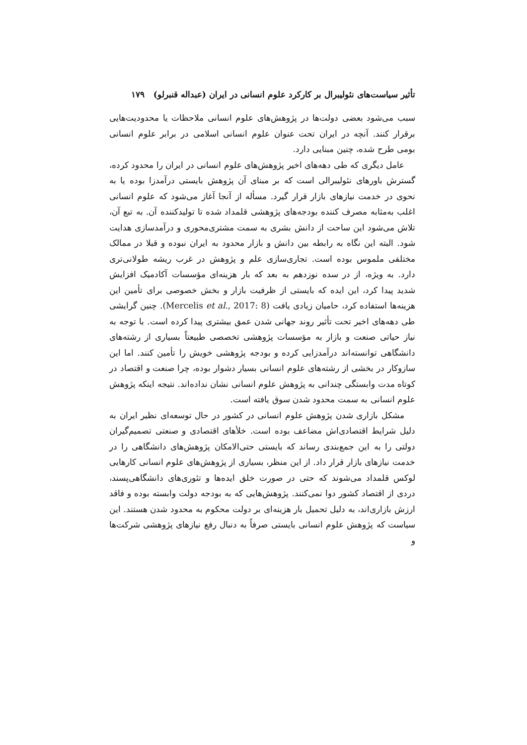تأثیر سیاست‌های نئولیبرال بر کارکرد علوم انسانی در ایران (عبداله قنبرلو) ۱۷۹
سبب می‌شود بعضی دولت‌ها در پژوهش‌های علوم انسانی ملاحظات یا محدودیت‌هایی برقرار کنند. آنچه در ایران تحت عنوان علوم انسانی اسلامی در برابر علوم انسانی بومی طرح شده، چنین مبنایی دارد.
عامل دیگری که طی دهه‌های اخیر پژوهش‌های علوم انسانی در ایران را محدود کرده، گسترش باورهای نئولیبرالی است که بر مبنای آن پژوهش بایستی درآمدزا بوده یا به نحوی در خدمت نیازهای بازار قرار گیرد. مسأله از آنجا آغاز می‌شود که علوم انسانی اغلب به‌مثابه مصرف کننده بودجه‌های پژوهشی قلمداد شده تا تولیدکننده آن. به تبع آن، تلاش می‌شود این ساحت از دانش بشری به سمت مشتری‌محوری و درآمدسازی هدایت شود. البته این نگاه به رابطه بین دانش و بازار محدود به ایران نبوده و قبلا در ممالک مختلفی ملموس بوده است. تجاری‌سازی علم و پژوهش در غرب ریشه طولانی‌تری دارد. به ویژه، از در سده نوزدهم به بعد که بار هزینه‌ای مؤسسات آکادمیک افزایش شدید پیدا کرد، این ایده که بایستی از ظرفیت بازار و بخش خصوصی برای تأمین این هزینه‌ها استفاده کرد، حامیان زیادی یافت (Mercelis et al., 2017: 8). چنین گرایشی طی دهه‌های اخیر تحت تأثیر روند جهانی شدن عمق بیشتری پیدا کرده است. با توجه به نیاز حیاتی صنعت و بازار به مؤسسات پژوهشی تخصصی طبیعتاً بسیاری از رشته‌های دانشگاهی توانسته‌اند درآمدزایی کرده و بودجه پژوهشی خویش را تأمین کنند. اما این سازوکار در بخشی از رشته‌های علوم انسانی بسیار دشوار بوده، چرا صنعت و اقتصاد در کوتاه مدت وابستگی چندانی به پژوهش علوم انسانی نشان نداده‌اند. نتیجه اینکه پژوهش علوم انسانی به سمت محدود شدن سوق یافته است.
مشکل بازاری شدن پژوهش علوم انسانی در کشور در حال توسعه‌ای نظیر ایران به دلیل شرایط اقتصادی‌اش مضاعف بوده است. خلأهای اقتصادی و صنعتی تصمیم‌گیران دولتی را به این جمع‌بندی رساند که بایستی حتی‌الامکان پژوهش‌های دانشگاهی را در خدمت نیازهای بازار قرار داد. از این منظر، بسیاری از پژوهش‌های علوم انسانی کارهایی لوکس قلمداد می‌شوند که حتی در صورت خلق ایده‌ها و تئوری‌های دانشگاهی‌پسند، دردی از اقتصاد کشور دوا نمی‌کنند. پژوهش‌هایی که به بودجه دولت وابسته بوده و فاقد ارزش بازاری‌اند، به دلیل تحمیل بار هزینه‌ای بر دولت محکوم به محدود شدن هستند. این سیاست که پژوهش علوم انسانی بایستی صرفاً به دنبال رفع نیازهای پژوهشی شرکت‌ها و